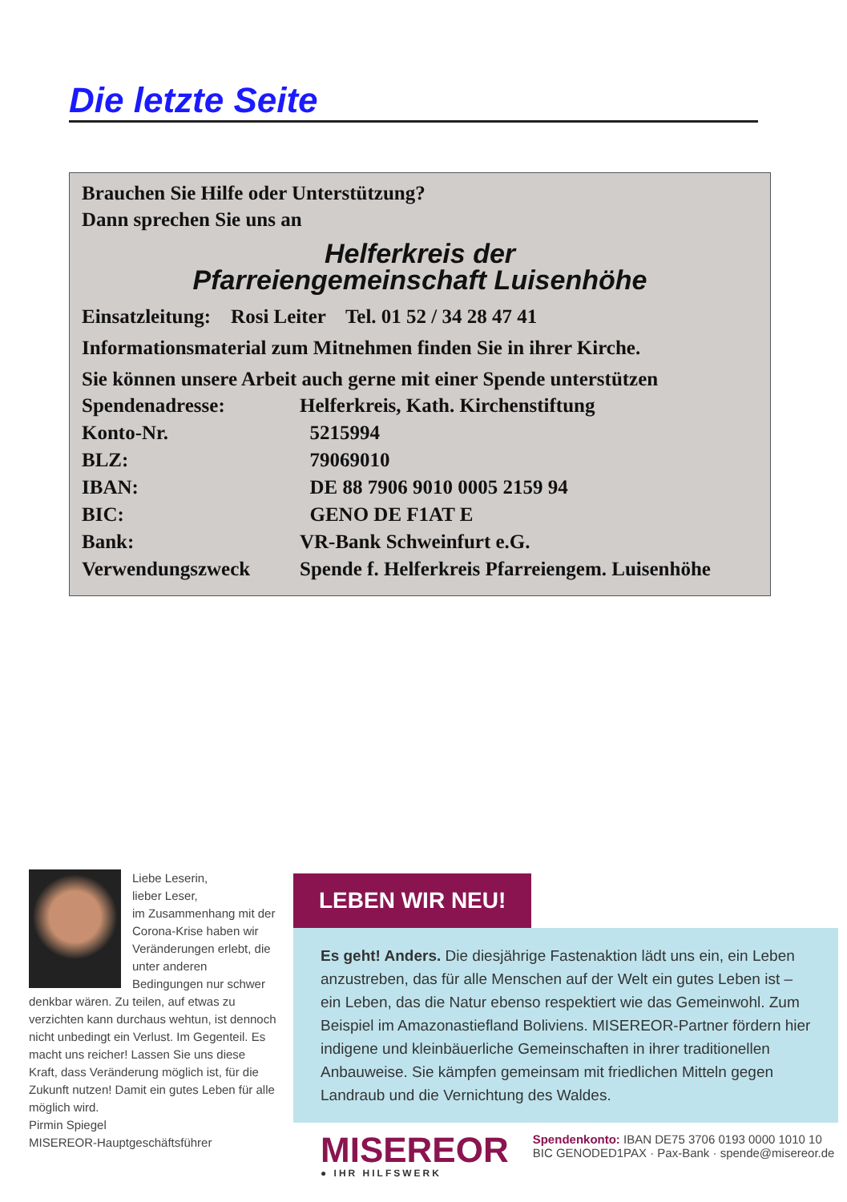Die letzte Seite
Brauchen Sie Hilfe oder Unterstützung?
Dann sprechen Sie uns an
Helferkreis der
Pfarreiengemeinschaft Luisenhöhe
Einsatzleitung: Rosi Leiter Tel. 01 52 / 34 28 47 41
Informationsmaterial zum Mitnehmen finden Sie in ihrer Kirche.
Sie können unsere Arbeit auch gerne mit einer Spende unterstützen
| Spendenadresse: | Helferkreis, Kath. Kirchenstiftung |
| Konto-Nr. | 5215994 |
| BLZ: | 79069010 |
| IBAN: | DE 88 7906 9010 0005 2159 94 |
| BIC: | GENO DE F1AT E |
| Bank: | VR-Bank Schweinfurt e.G. |
| Verwendungszweck | Spende f. Helferkreis Pfarreiengem. Luisenhöhe |
Liebe Leserin,
lieber Leser,
im Zusammenhang mit der Corona-Krise haben wir Veränderungen erlebt, die unter anderen Bedingungen nur schwer denkbar wären. Zu teilen, auf etwas zu verzichten kann durchaus wehtun, ist dennoch nicht unbedingt ein Verlust. Im Gegenteil. Es macht uns reicher! Lassen Sie uns diese Kraft, dass Veränderung möglich ist, für die Zukunft nutzen! Damit ein gutes Leben für alle möglich wird.
Pirmin Spiegel
MISEREOR-Hauptgeschäftsführer
LEBEN WIR NEU!
Es geht! Anders. Die diesjährige Fastenaktion lädt uns ein, ein Leben anzustreben, das für alle Menschen auf der Welt ein gutes Leben ist – ein Leben, das die Natur ebenso respektiert wie das Gemeinwohl. Zum Beispiel im Amazonastiefland Boliviens. MISEREOR-Partner fördern hier indigene und kleinbäuerliche Gemeinschaften in ihrer traditionellen Anbauweise. Sie kämpfen gemeinsam mit friedlichen Mitteln gegen Landraub und die Vernichtung des Waldes.
MISEREOR
● IHR HILFSWERK
Spendenkonto: IBAN DE75 3706 0193 0000 1010 10
BIC GENODED1PAX · Pax-Bank · spende@misereor.de